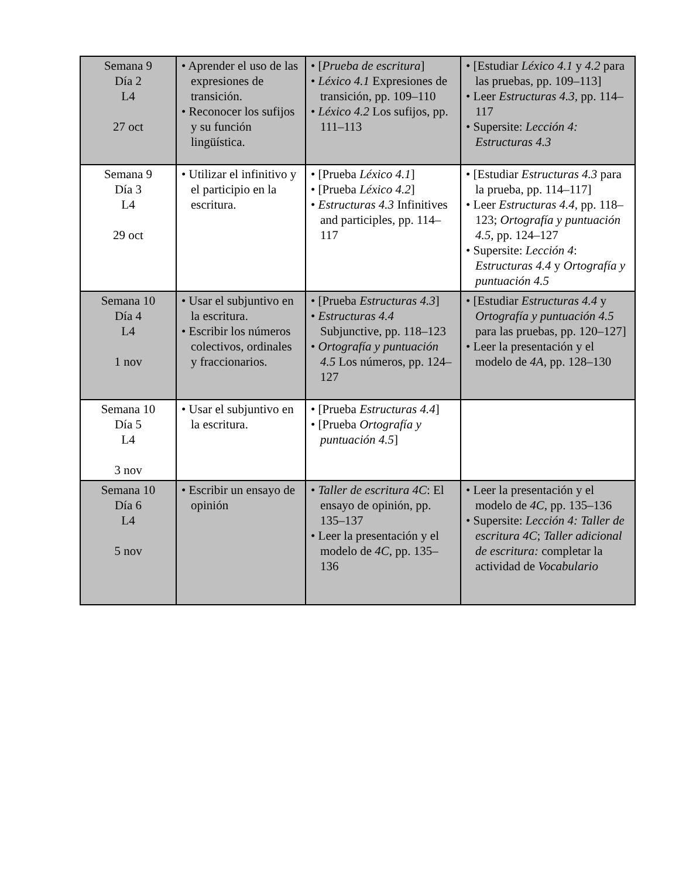| Semana 9 Día 2 L4 27 oct | • Aprender el uso de las expresiones de transición. • Reconocer los sufijos y su función lingüística. | • [ Prueba de escritura ] • Léxico 4.1 Expresiones de transición, pp. 109–110 • Léxico 4.2 Los sufijos, pp. 111–113 | • [Estudiar Léxico 4.1 y 4.2 para las pruebas, pp. 109–113] • Leer Estructuras 4.3, pp. 114–117 • Supersite: Lección 4: Estructuras 4.3 |
| Semana 9 Día 3 L4 29 oct | • Utilizar el infinitivo y el participio en la escritura. | • [Prueba Léxico 4.1 ] • [Prueba Léxico 4.2 ] • Estructuras 4.3 Infinitives and participles, pp. 114–117 | • [Estudiar Estructuras 4.3 para la prueba, pp. 114–117] • Leer Estructuras 4.4, pp. 118–123; Ortografía y puntuación 4.5, pp. 124–127 • Supersite: Lección 4 : Estructuras 4.4 y Ortografía y puntuación 4.5 |
| Semana 10 Día 4 L4 1 nov | • Usar el subjuntivo en la escritura. • Escribir los números colectivos, ordinales y fraccionarios. | • [Prueba Estructuras 4.3 ] • Estructuras 4.4 Subjunctive, pp. 118–123 • Ortografía y puntuación 4.5 Los números, pp. 124–127 | • [Estudiar Estructuras 4.4 y Ortografía y puntuación 4.5 para las pruebas, pp. 120–127] • Leer la presentación y el modelo de 4A , pp. 128–130 |
| Semana 10 Día 5 L4 3 nov | • Usar el subjuntivo en la escritura. | • [Prueba Estructuras 4.4 ] • [Prueba Ortografía y puntuación 4.5 ] | |
| Semana 10 Día 6 L4 5 nov | • Escribir un ensayo de opinión | • Taller de escritura 4C : El ensayo de opinión, pp. 135–137 • Leer la presentación y el modelo de 4C , pp. 135–136 | • Leer la presentación y el modelo de 4C , pp. 135–136 • Supersite: Lección 4: Taller de escritura 4C ; Taller adicional de escritura: completar la actividad de Vocabulario |